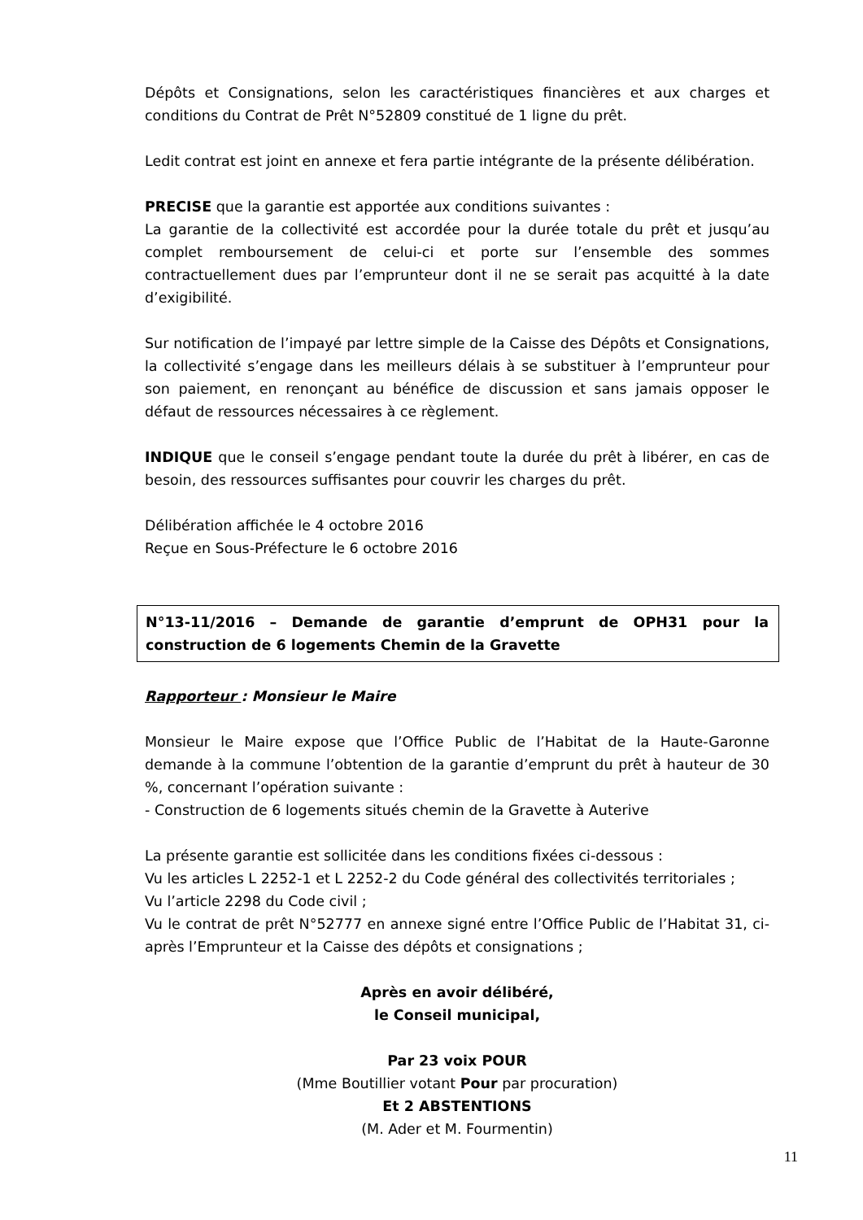Dépôts et Consignations, selon les caractéristiques financières et aux charges et conditions du Contrat de Prêt N°52809 constitué de 1 ligne du prêt.
Ledit contrat est joint en annexe et fera partie intégrante de la présente délibération.
PRECISE que la garantie est apportée aux conditions suivantes :
La garantie de la collectivité est accordée pour la durée totale du prêt et jusqu’au complet remboursement de celui-ci et porte sur l’ensemble des sommes contractuellement dues par l’emprunteur dont il ne se serait pas acquitté à la date d’exigibilité.
Sur notification de l’impayé par lettre simple de la Caisse des Dépôts et Consignations, la collectivité s’engage dans les meilleurs délais à se substituer à l’emprunteur pour son paiement, en renonçant au bénéfice de discussion et sans jamais opposer le défaut de ressources nécessaires à ce règlement.
INDIQUE que le conseil s’engage pendant toute la durée du prêt à libérer, en cas de besoin, des ressources suffisantes pour couvrir les charges du prêt.
Délibération affichée le 4 octobre 2016
Reçue en Sous-Préfecture le 6 octobre 2016
N°13-11/2016 – Demande de garantie d’emprunt de OPH31 pour la construction de 6 logements Chemin de la Gravette
Rapporteur : Monsieur le Maire
Monsieur le Maire expose que l’Office Public de l’Habitat de la Haute-Garonne demande à la commune l’obtention de la garantie d’emprunt du prêt à hauteur de 30 %, concernant l’opération suivante :
- Construction de 6 logements situés chemin de la Gravette à Auterive
La présente garantie est sollicitée dans les conditions fixées ci-dessous :
Vu les articles L 2252-1 et L 2252-2 du Code général des collectivités territoriales ;
Vu l’article 2298 du Code civil ;
Vu le contrat de prêt N°52777 en annexe signé entre l’Office Public de l’Habitat 31, ci-après l’Emprunteur et la Caisse des dépôts et consignations ;
Après en avoir délibéré,
le Conseil municipal,
Par 23 voix POUR
(Mme Boutillier votant Pour par procuration)
Et 2 ABSTENTIONS
(M. Ader et M. Fourmentin)
11